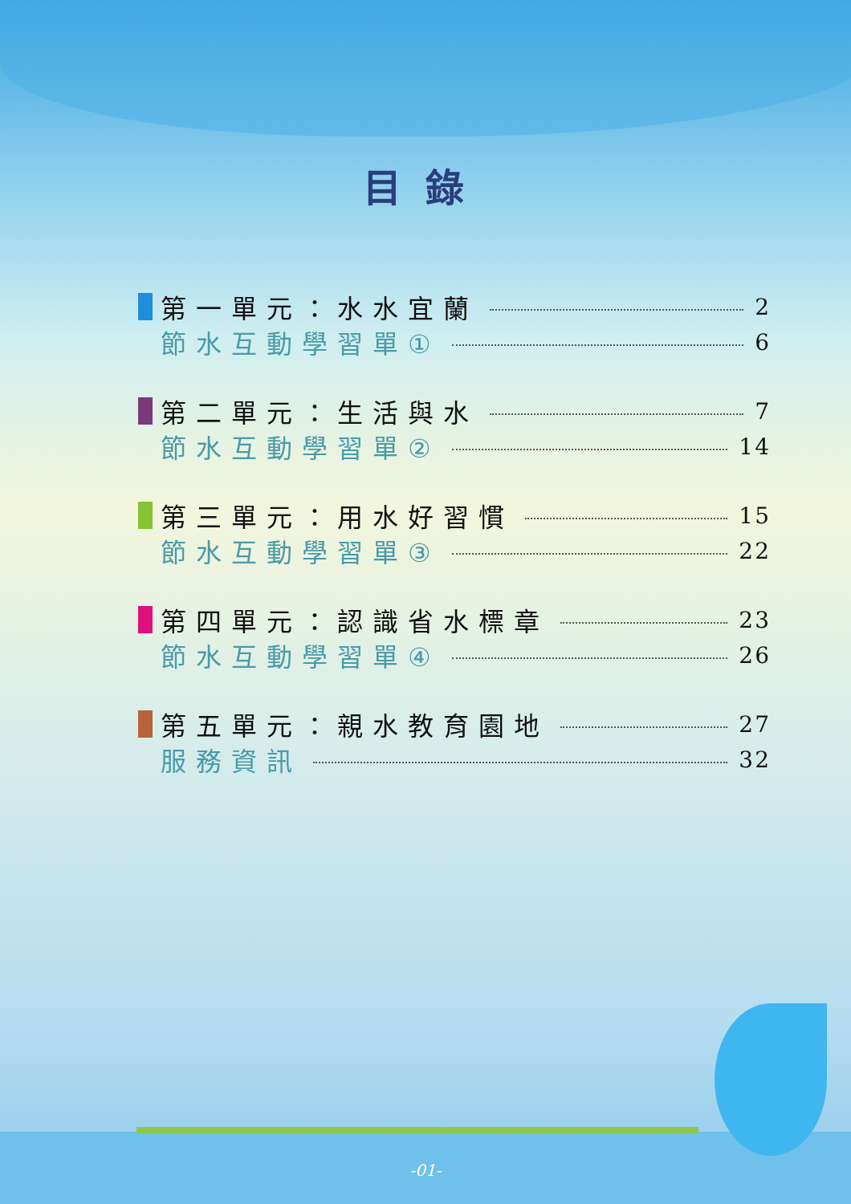目錄
第一單元：水水宜蘭 2
節水互動學習單① 6
第二單元：生活與水 7
節水互動學習單② 14
第三單元：用水好習慣 15
節水互動學習單③ 22
第四單元：認識省水標章 23
節水互動學習單④ 26
第五單元：親水教育園地 27
服務資訊 32
-01-